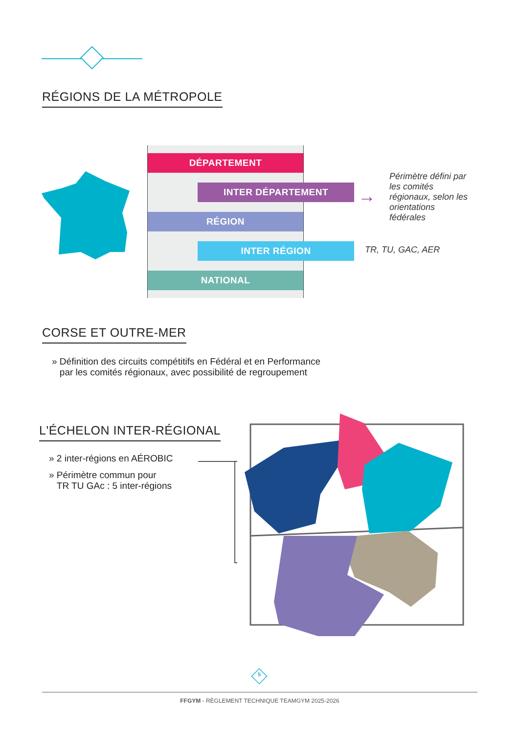RÉGIONS DE LA MÉTROPOLE
DÉPARTEMENT
INTER DÉPARTEMENT
RÉGION
INTER RÉGION
NATIONAL
→
Périmètre défini par les comités régionaux, selon les orientations fédérales
TR, TU, GAC, AER
CORSE ET OUTRE-MER
» Définition des circuits compétitifs en Fédéral et en Performance
par les comités régionaux, avec possibilité de regroupement
L'ÉCHELON INTER-RÉGIONAL
» 2 inter-régions en AÉROBIC
» Périmètre commun pour
TR TU GAc : 5 inter-régions
5
FFGYM - RÈGLEMENT TECHNIQUE TEAMGYM 2025-2026